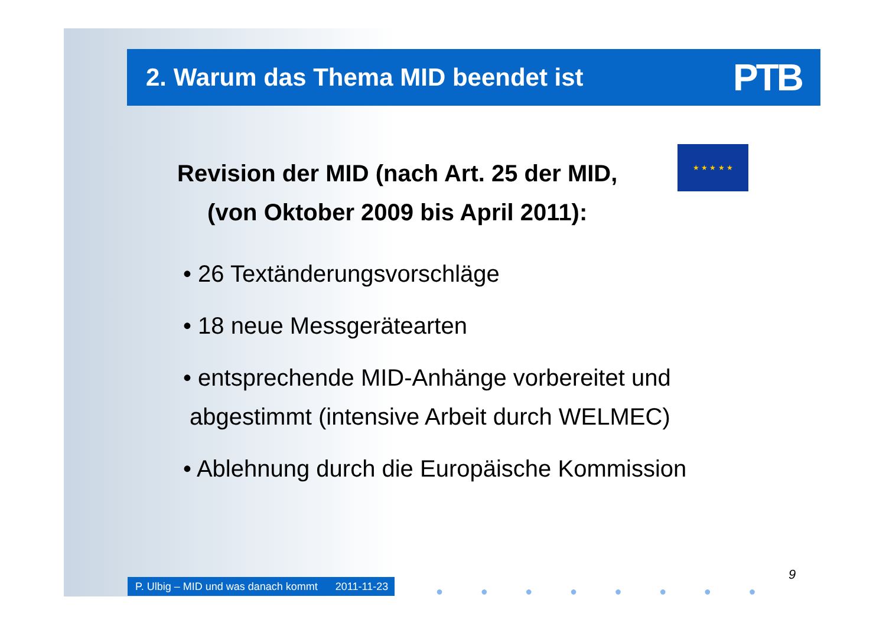2. Warum das Thema MID beendet ist
PTB
Revision der MID (nach Art. 25 der MID,
(von Oktober 2009 bis April 2011):
★ ★ ★ ★ ★
• 26 Textänderungsvorschläge
• 18 neue Messgerätearten
• entsprechende MID-Anhänge vorbereitet und
abgestimmt (intensive Arbeit durch WELMEC)
• Ablehnung durch die Europäische Kommission
P. Ulbig – MID und was danach kommt 2011-11-23
● ● ● ● ● ● ● ●
9